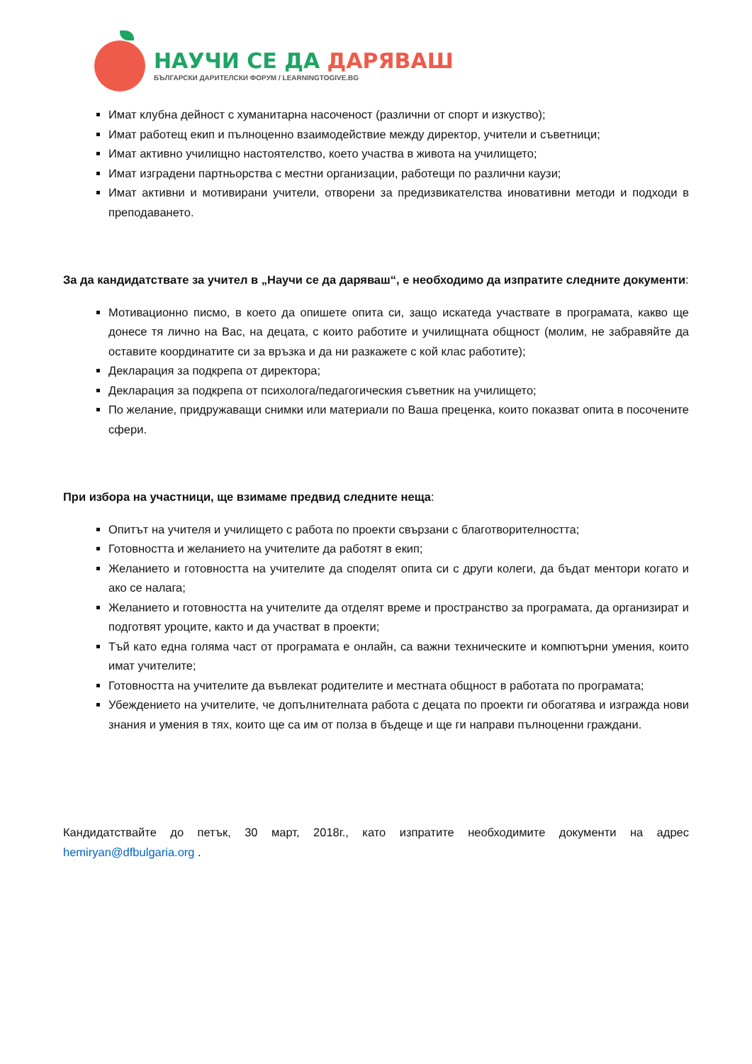НАУЧИ СЕ ДА ДАРЯВАШ
БЪЛГАРСКИ ДАРИТЕЛСКИ ФОРУМ / LEARNINGTOGIVE.BG
Имат клубна дейност с хуманитарна насоченост (различни от спорт и изкуство);
Имат работещ екип и пълноценно взаимодействие между директор, учители и съветници;
Имат активно училищно настоятелство, което участва в живота на училището;
Имат изградени партньорства с местни организации, работещи по различни каузи;
Имат активни и мотивирани учители, отворени за предизвикателства иновативни методи и подходи в преподаването.
За да кандидатствате за учител в „Научи се да даряваш“, е необходимо да изпратите следните документи:
Мотивационно писмо, в което да опишете опита си, защо искатеда участвате в програмата, какво ще донесе тя лично на Вас, на децата, с които работите и училищната общност (молим, не забравяйте да оставите координатите си за връзка и да ни разкажете с кой клас работите);
Декларация за подкрепа от директора;
Декларация за подкрепа от психолога/педагогическия съветник на училището;
По желание, придружаващи снимки или материали по Ваша преценка, които показват опита в посочените сфери.
При избора на участници, ще взимаме предвид следните неща:
Опитът на учителя и училището с работа по проекти свързани с благотворителността;
Готовността и желанието на учителите да работят в екип;
Желанието и готовността на учителите да споделят опита си с други колеги, да бъдат ментори когато и ако се налага;
Желанието и готовността на учителите да отделят време и пространство за програмата, да организират и подготвят уроците, както и да участват в проекти;
Тъй като една голяма част от програмата е онлайн, са важни техническите и компютърни умения, които имат учителите;
Готовността на учителите да въвлекат родителите и местната общност в работата по програмата;
Убеждението на учителите, че допълнителната работа с децата по проекти ги обогатява и изгражда нови знания и умения в тях, които ще са им от полза в бъдеще и ще ги направи пълноценни граждани.
Кандидатствайте до петък, 30 март, 2018г., като изпратите необходимите документи на адрес hemiryan@dfbulgaria.org .